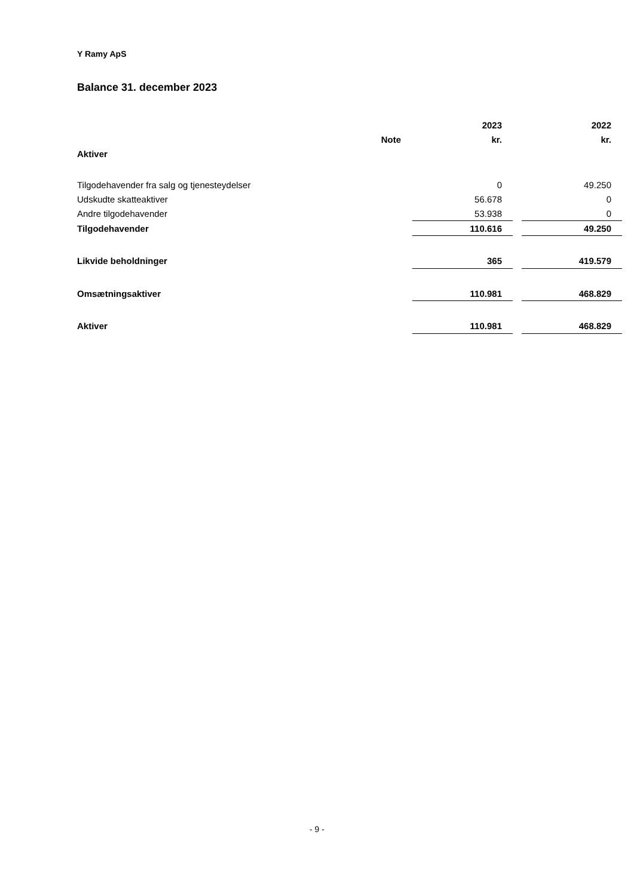Y Ramy ApS
Balance 31. december 2023
| | | | 2023 | | 2022 |
| --- | --- | --- | --- | --- | --- |
| | Note | | kr. | | kr. |
| Aktiver | | | | | |
| Tilgodehavender fra salg og tjenesteydelser | | | 0 | | 49.250 |
| Udskudte skatteaktiver | | | 56.678 | | 0 |
| Andre tilgodehavender | | | 53.938 | | 0 |
| Tilgodehavender | | | 110.616 | | 49.250 |
| Likvide beholdninger | | | 365 | | 419.579 |
| Omsætningsaktiver | | | 110.981 | | 468.829 |
| Aktiver | | | 110.981 | | 468.829 |
- 9 -